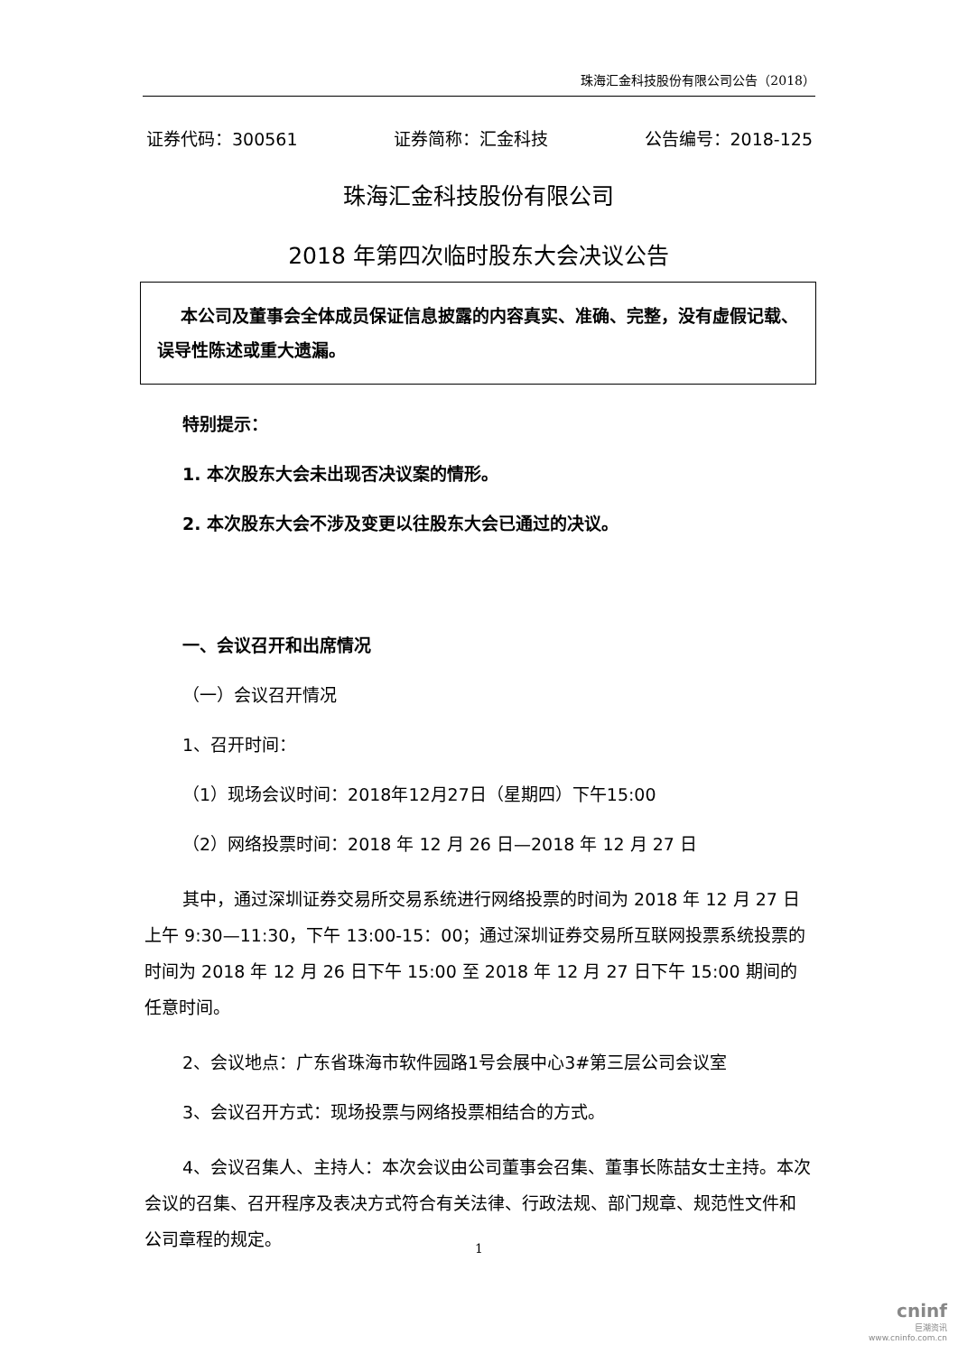珠海汇金科技股份有限公司公告（2018）
证券代码：300561 证券简称：汇金科技 公告编号：2018-125
珠海汇金科技股份有限公司
2018 年第四次临时股东大会决议公告
本公司及董事会全体成员保证信息披露的内容真实、准确、完整，没有虚假记载、误导性陈述或重大遗漏。
特别提示：
1. 本次股东大会未出现否决议案的情形。
2. 本次股东大会不涉及变更以往股东大会已通过的决议。
一、会议召开和出席情况
（一）会议召开情况
1、召开时间：
（1）现场会议时间：2018年12月27日（星期四）下午15:00
（2）网络投票时间：2018 年 12 月 26 日—2018 年 12 月 27 日
其中，通过深圳证券交易所交易系统进行网络投票的时间为 2018 年 12 月 27 日上午 9:30—11:30，下午 13:00-15：00；通过深圳证券交易所互联网投票系统投票的时间为 2018 年 12 月 26 日下午 15:00 至 2018 年 12 月 27 日下午 15:00 期间的任意时间。
2、会议地点：广东省珠海市软件园路1号会展中心3#第三层公司会议室
3、会议召开方式：现场投票与网络投票相结合的方式。
4、会议召集人、主持人：本次会议由公司董事会召集、董事长陈喆女士主持。本次会议的召集、召开程序及表决方式符合有关法律、行政法规、部门规章、规范性文件和公司章程的规定。
1
cninf
巨潮资讯
www.cninfo.com.cn